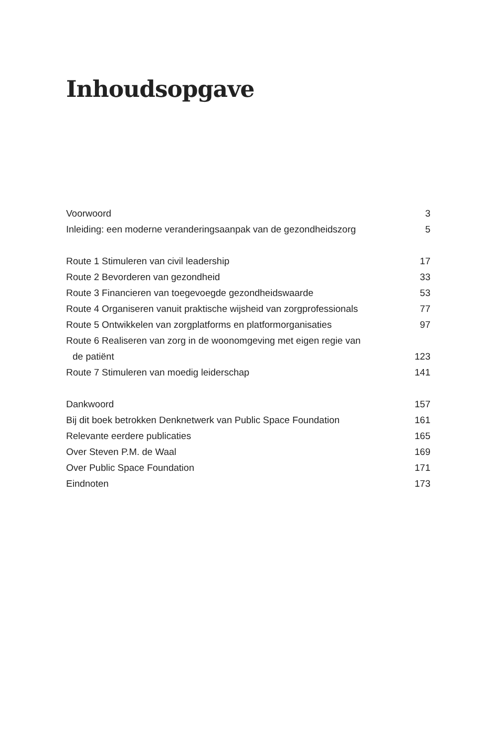Inhoudsopgave
Voorwoord 3
Inleiding: een moderne veranderingsaanpak van de gezondheidszorg 5
Route 1 Stimuleren van civil leadership 17
Route 2 Bevorderen van gezondheid 33
Route 3 Financieren van toegevoegde gezondheidswaarde 53
Route 4 Organiseren vanuit praktische wijsheid van zorgprofessionals 77
Route 5 Ontwikkelen van zorgplatforms en platformorganisaties 97
Route 6 Realiseren van zorg in de woonomgeving met eigen regie van
de patiënt 123
Route 7 Stimuleren van moedig leiderschap 141
Dankwoord 157
Bij dit boek betrokken Denknetwerk van Public Space Foundation 161
Relevante eerdere publicaties 165
Over Steven P.M. de Waal 169
Over Public Space Foundation 171
Eindnoten 173